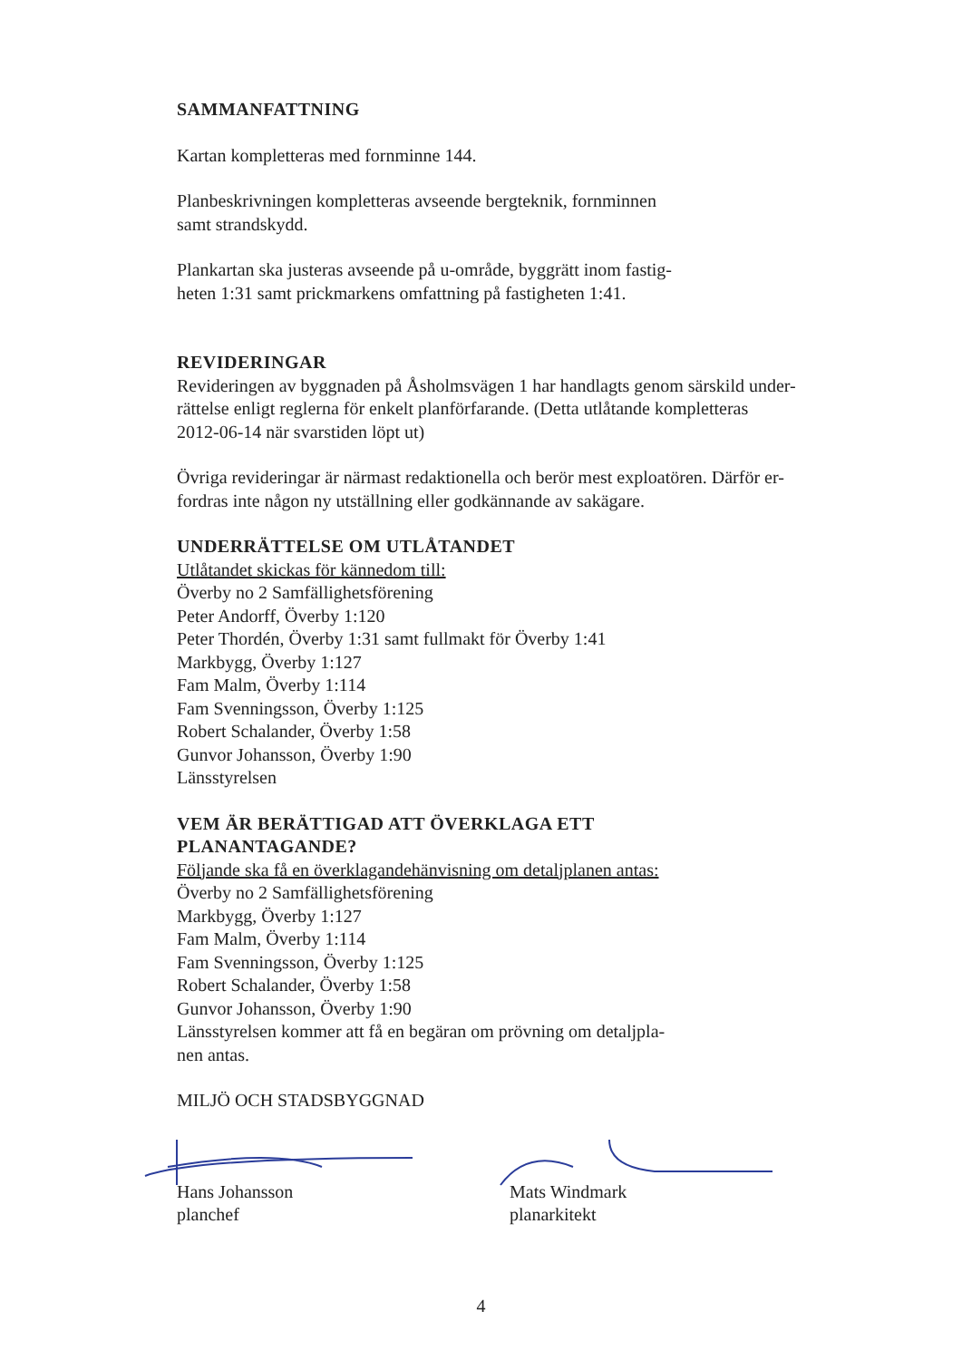SAMMANFATTNING
Kartan kompletteras med fornminne 144.
Planbeskrivningen kompletteras avseende bergteknik, fornminnen
samt strandskydd.
Plankartan ska justeras avseende på u-område, byggrätt inom fastig-
heten 1:31 samt prickmarkens omfattning på fastigheten 1:41.
REVIDERINGAR
Revideringen av byggnaden på Åsholmsvägen 1 har handlagts genom särskild under-
rättelse enligt reglerna för enkelt planförfarande. (Detta utlåtande kompletteras
2012-06-14 när svarstiden löpt ut)
Övriga revideringar är närmast redaktionella och berör mest exploatören. Därför er-
fordras inte någon ny utställning eller godkännande av sakägare.
UNDERRÄTTELSE OM UTLÅTANDET
Utlåtandet skickas för kännedom till:
Överby no 2 Samfällighetsförening
Peter Andorff, Överby 1:120
Peter Thordén, Överby 1:31 samt fullmakt för Överby 1:41
Markbygg, Överby 1:127
Fam Malm, Överby 1:114
Fam Svenningsson, Överby 1:125
Robert Schalander, Överby 1:58
Gunvor Johansson, Överby 1:90
Länsstyrelsen
VEM ÄR BERÄTTIGAD ATT ÖVERKLAGA ETT
PLANANTAGANDE?
Följande ska få en överklagandehänvisning om detaljplanen antas:
Överby no 2 Samfällighetsförening
Markbygg, Överby 1:127
Fam Malm, Överby 1:114
Fam Svenningsson, Överby 1:125
Robert Schalander, Överby 1:58
Gunvor Johansson, Överby 1:90
Länsstyrelsen kommer att få en begäran om prövning om detaljpla-
nen antas.
MILJÖ OCH STADSBYGGNAD
Hans Johansson
planchef
Mats Windmark
planarkitekt
4